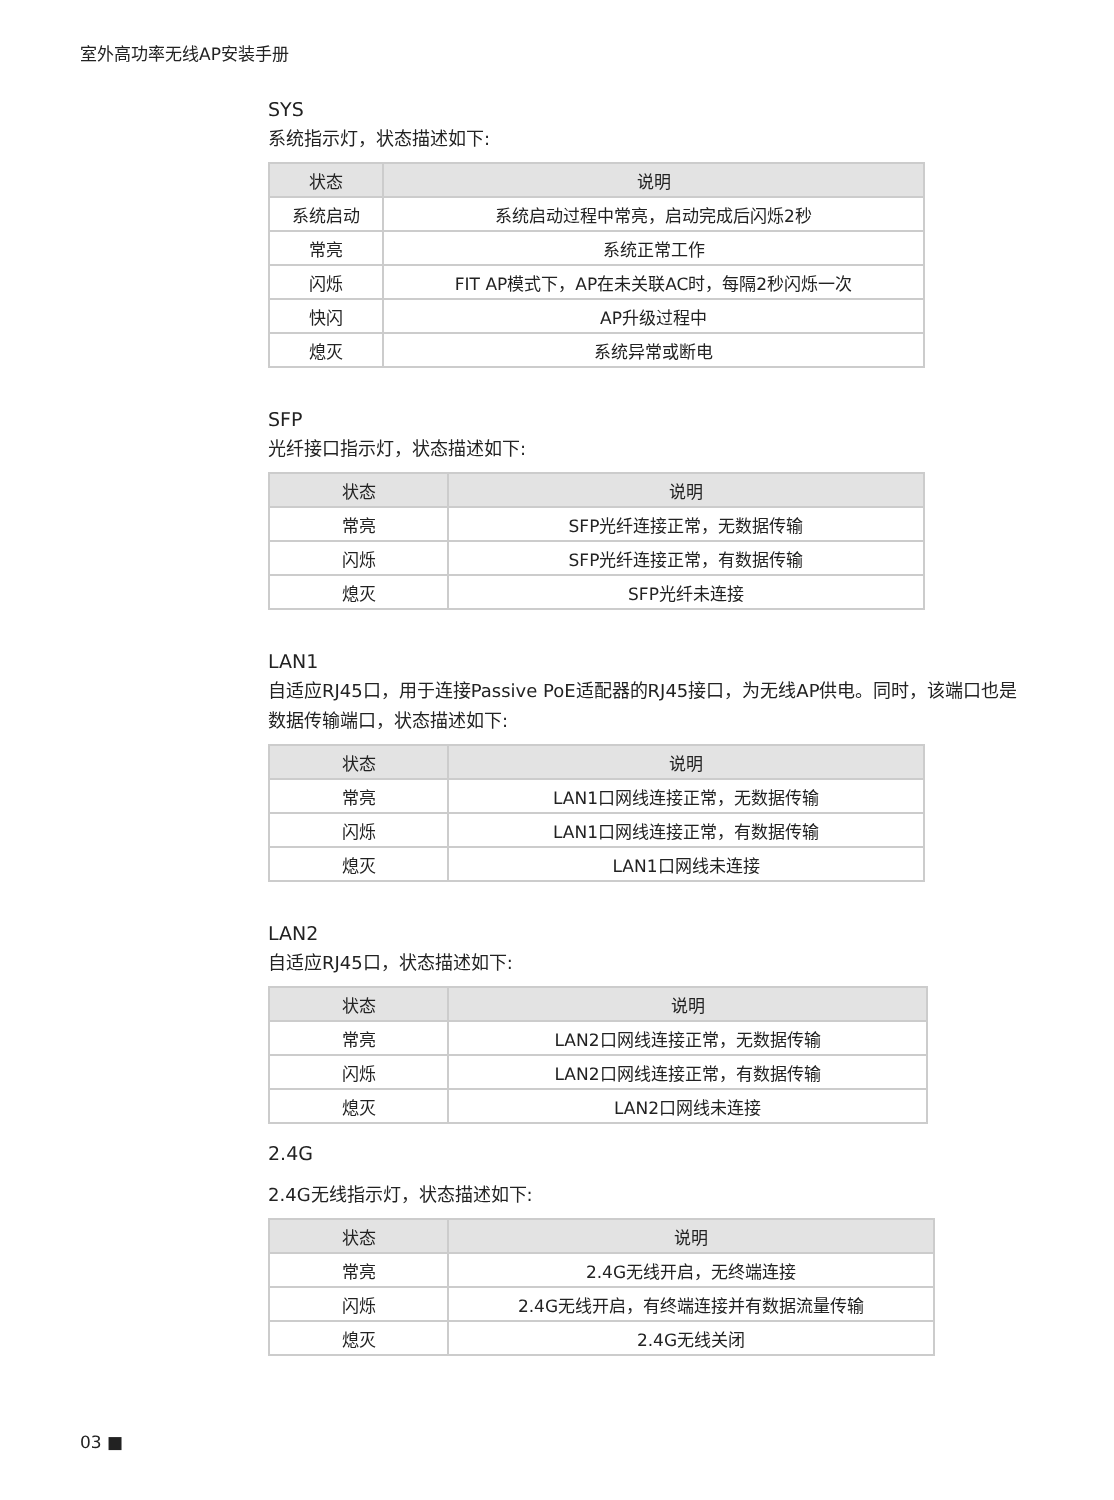室外高功率无线AP安装手册
SYS
系统指示灯，状态描述如下:
| 状态 | 说明 |
| --- | --- |
| 系统启动 | 系统启动过程中常亮，启动完成后闪烁2秒 |
| 常亮 | 系统正常工作 |
| 闪烁 | FIT AP模式下，AP在未关联AC时，每隔2秒闪烁一次 |
| 快闪 | AP升级过程中 |
| 熄灭 | 系统异常或断电 |
SFP
光纤接口指示灯，状态描述如下:
| 状态 | 说明 |
| --- | --- |
| 常亮 | SFP光纤连接正常，无数据传输 |
| 闪烁 | SFP光纤连接正常，有数据传输 |
| 熄灭 | SFP光纤未连接 |
LAN1
自适应RJ45口，用于连接Passive PoE适配器的RJ45接口，为无线AP供电。同时，该端口也是数据传输端口，状态描述如下:
| 状态 | 说明 |
| --- | --- |
| 常亮 | LAN1口网线连接正常，无数据传输 |
| 闪烁 | LAN1口网线连接正常，有数据传输 |
| 熄灭 | LAN1口网线未连接 |
LAN2
自适应RJ45口，状态描述如下:
| 状态 | 说明 |
| --- | --- |
| 常亮 | LAN2口网线连接正常，无数据传输 |
| 闪烁 | LAN2口网线连接正常，有数据传输 |
| 熄灭 | LAN2口网线未连接 |
2.4G
2.4G无线指示灯，状态描述如下:
| 状态 | 说明 |
| --- | --- |
| 常亮 | 2.4G无线开启，无终端连接 |
| 闪烁 | 2.4G无线开启，有终端连接并有数据流量传输 |
| 熄灭 | 2.4G无线关闭 |
03 ■